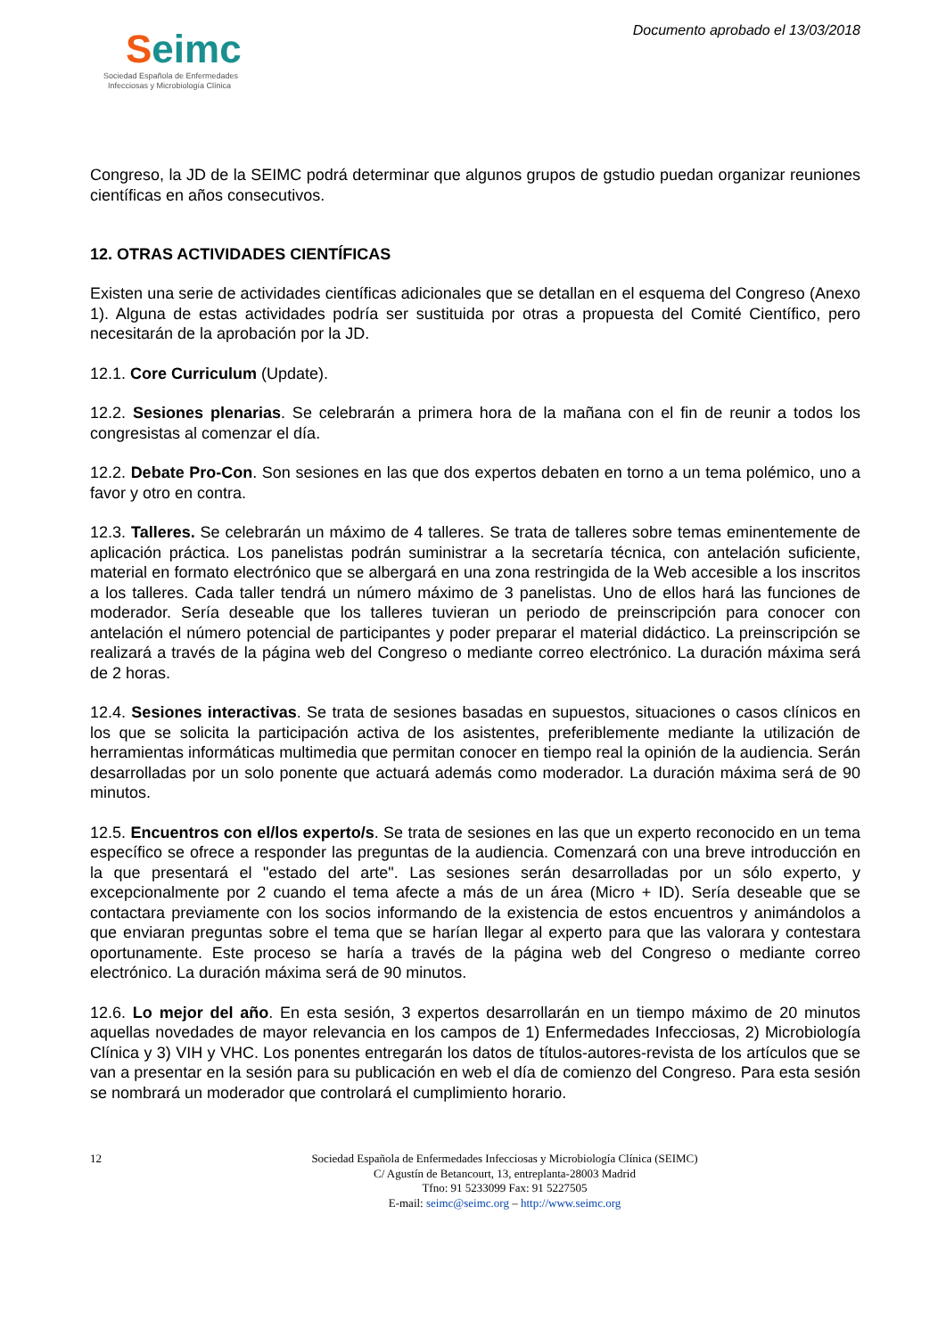Seimc
Sociedad Española de Enfermedades
Infecciosas y Microbiología Clínica
Documento aprobado el 13/03/2018
Congreso, la JD de la SEIMC podrá determinar que algunos grupos de gstudio puedan organizar reuniones científicas en años consecutivos.
12. OTRAS ACTIVIDADES CIENTÍFICAS
Existen una serie de actividades científicas adicionales que se detallan en el esquema del Congreso (Anexo 1). Alguna de estas actividades podría ser sustituida por otras a propuesta del Comité Científico, pero necesitarán de la aprobación por la JD.
12.1. Core Curriculum (Update).
12.2. Sesiones plenarias. Se celebrarán a primera hora de la mañana con el fin de reunir a todos los congresistas al comenzar el día.
12.2. Debate Pro-Con. Son sesiones en las que dos expertos debaten en torno a un tema polémico, uno a favor y otro en contra.
12.3. Talleres. Se celebrarán un máximo de 4 talleres. Se trata de talleres sobre temas eminentemente de aplicación práctica. Los panelistas podrán suministrar a la secretaría técnica, con antelación suficiente, material en formato electrónico que se albergará en una zona restringida de la Web accesible a los inscritos a los talleres. Cada taller tendrá un número máximo de 3 panelistas. Uno de ellos hará las funciones de moderador. Sería deseable que los talleres tuvieran un periodo de preinscripción para conocer con antelación el número potencial de participantes y poder preparar el material didáctico. La preinscripción se realizará a través de la página web del Congreso o mediante correo electrónico. La duración máxima será de 2 horas.
12.4. Sesiones interactivas. Se trata de sesiones basadas en supuestos, situaciones o casos clínicos en los que se solicita la participación activa de los asistentes, preferiblemente mediante la utilización de herramientas informáticas multimedia que permitan conocer en tiempo real la opinión de la audiencia. Serán desarrolladas por un solo ponente que actuará además como moderador. La duración máxima será de 90 minutos.
12.5. Encuentros con el/los experto/s. Se trata de sesiones en las que un experto reconocido en un tema específico se ofrece a responder las preguntas de la audiencia. Comenzará con una breve introducción en la que presentará el "estado del arte". Las sesiones serán desarrolladas por un sólo experto, y excepcionalmente por 2 cuando el tema afecte a más de un área (Micro + ID). Sería deseable que se contactara previamente con los socios informando de la existencia de estos encuentros y animándolos a que enviaran preguntas sobre el tema que se harían llegar al experto para que las valorara y contestara oportunamente. Este proceso se haría a través de la página web del Congreso o mediante correo electrónico. La duración máxima será de 90 minutos.
12.6. Lo mejor del año. En esta sesión, 3 expertos desarrollarán en un tiempo máximo de 20 minutos aquellas novedades de mayor relevancia en los campos de 1) Enfermedades Infecciosas, 2) Microbiología Clínica y 3) VIH y VHC. Los ponentes entregarán los datos de títulos-autores-revista de los artículos que se van a presentar en la sesión para su publicación en web el día de comienzo del Congreso. Para esta sesión se nombrará un moderador que controlará el cumplimiento horario.
12 Sociedad Española de Enfermedades Infecciosas y Microbiología Clínica (SEIMC)
C/ Agustín de Betancourt, 13, entreplanta-28003 Madrid
Tfno: 91 5233099 Fax: 91 5227505
E-mail: seimc@seimc.org – http://www.seimc.org